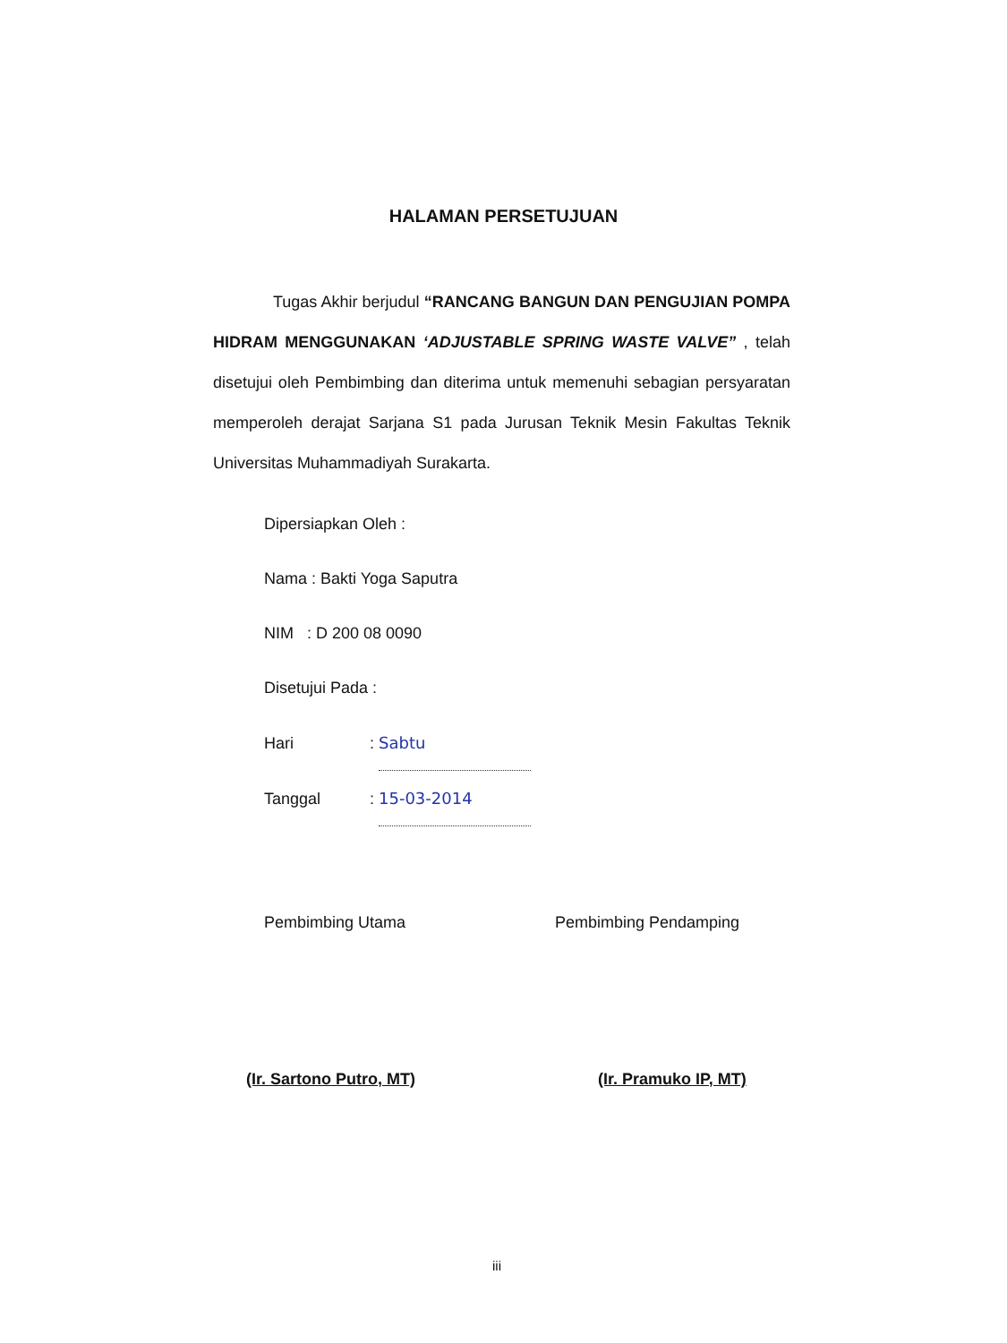HALAMAN PERSETUJUAN
Tugas Akhir berjudul “RANCANG BANGUN DAN PENGUJIAN POMPA HIDRAM MENGGUNAKAN ‘ADJUSTABLE SPRING WASTE VALVE” , telah disetujui oleh Pembimbing dan diterima untuk memenuhi sebagian persyaratan memperoleh derajat Sarjana S1 pada Jurusan Teknik Mesin Fakultas Teknik Universitas Muhammadiyah Surakarta.
Dipersiapkan Oleh :
Nama : Bakti Yoga Saputra
NIM : D 200 08 0090
Disetujui Pada :
Hari: Sabtu
Tanggal: 15-03-2014
Pembimbing Utama
(Ir. Sartono Putro, MT)
Pembimbing Pendamping
(Ir. Pramuko IP, MT)
iii